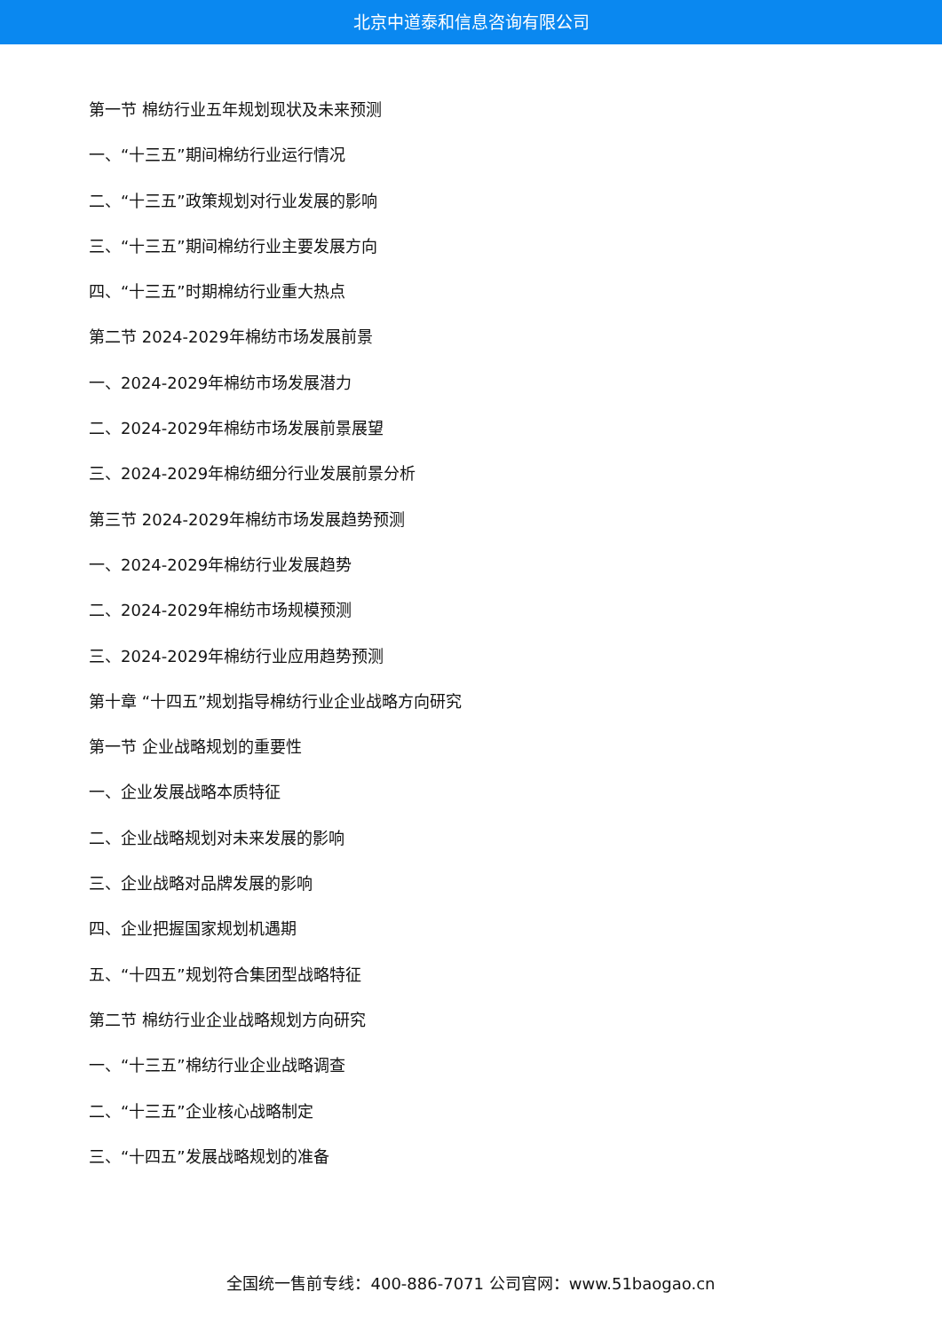北京中道泰和信息咨询有限公司
第一节 棉纺行业五年规划现状及未来预测
一、“十三五”期间棉纺行业运行情况
二、“十三五”政策规划对行业发展的影响
三、“十三五”期间棉纺行业主要发展方向
四、“十三五”时期棉纺行业重大热点
第二节 2024-2029年棉纺市场发展前景
一、2024-2029年棉纺市场发展潜力
二、2024-2029年棉纺市场发展前景展望
三、2024-2029年棉纺细分行业发展前景分析
第三节 2024-2029年棉纺市场发展趋势预测
一、2024-2029年棉纺行业发展趋势
二、2024-2029年棉纺市场规模预测
三、2024-2029年棉纺行业应用趋势预测
第十章 “十四五”规划指导棉纺行业企业战略方向研究
第一节 企业战略规划的重要性
一、企业发展战略本质特征
二、企业战略规划对未来发展的影响
三、企业战略对品牌发展的影响
四、企业把握国家规划机遇期
五、“十四五”规划符合集团型战略特征
第二节 棉纺行业企业战略规划方向研究
一、“十三五”棉纺行业企业战略调查
二、“十三五”企业核心战略制定
三、“十四五”发展战略规划的准备
全国统一售前专线：400-886-7071 公司官网：www.51baogao.cn